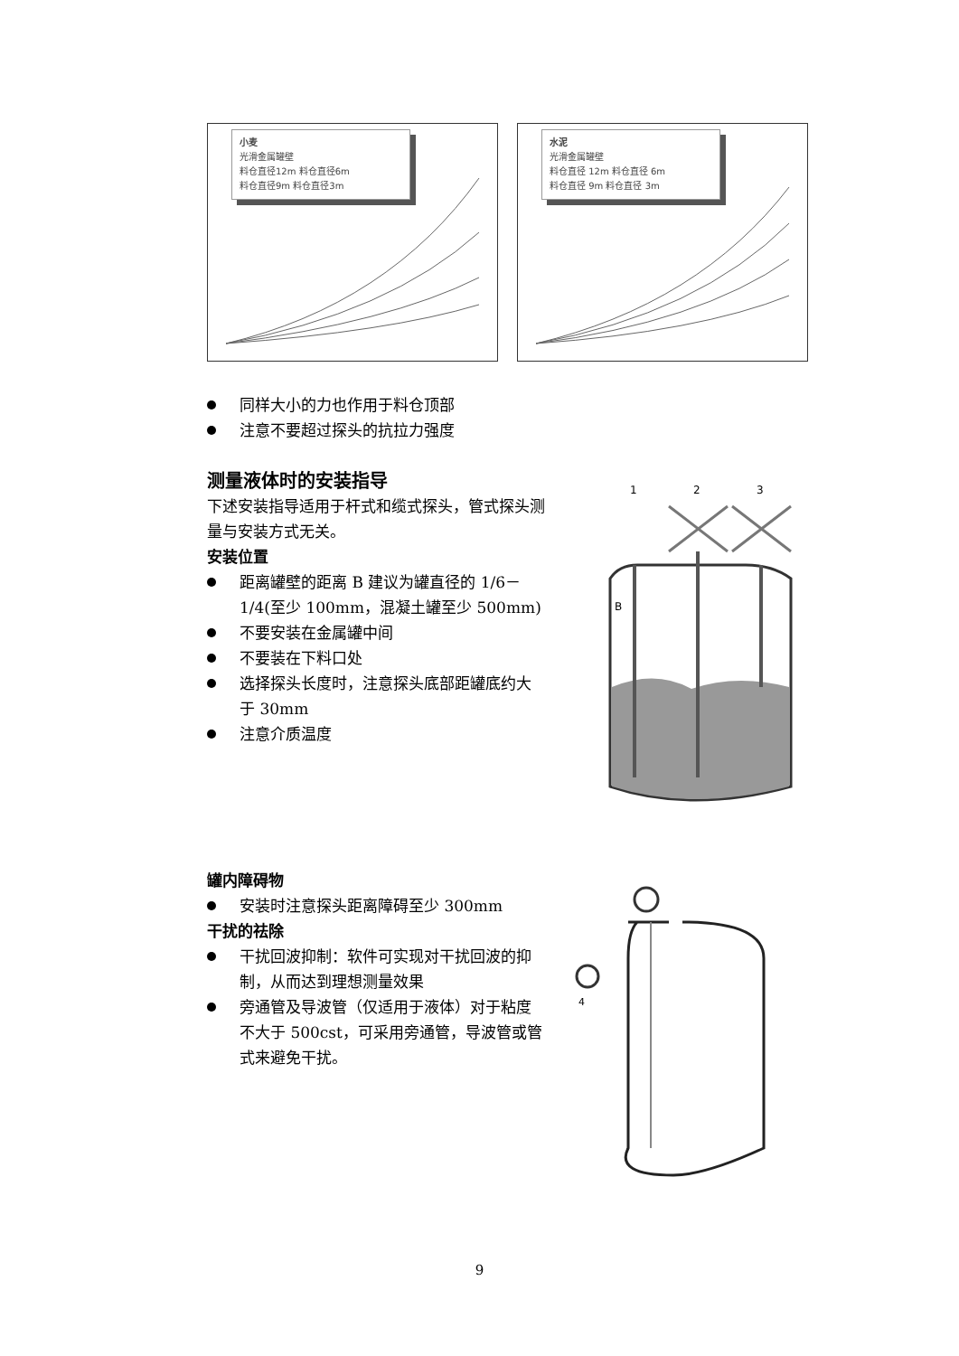小麦
光滑金属罐壁
料仓直径12m 料仓直径6m
料仓直径9m 料仓直径3m
水泥
光滑金属罐壁
料仓直径 12m 料仓直径 6m
料仓直径 9m 料仓直径 3m
同样大小的力也作用于料仓顶部
注意不要超过探头的抗拉力强度
测量液体时的安装指导
下述安装指导适用于杆式和缆式探头，管式探头测量与安装方式无关。
安装位置
距离罐壁的距离 B 建议为罐直径的 1/6－1/4(至少 100mm，混凝土罐至少 500mm)
不要安装在金属罐中间
不要装在下料口处
选择探头长度时，注意探头底部距罐底约大于 30mm
注意介质温度
1
2
3
B
罐内障碍物
安装时注意探头距离障碍至少 300mm
干扰的祛除
干扰回波抑制：软件可实现对干扰回波的抑制，从而达到理想测量效果
旁通管及导波管（仅适用于液体）对于粘度不大于 500cst，可采用旁通管，导波管或管式来避免干扰。
4
9